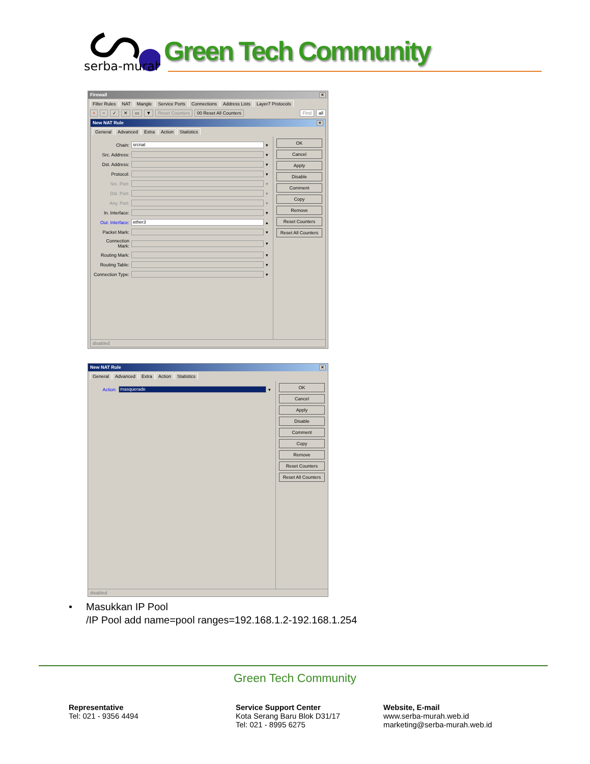serba-murah
Green Tech Community
Firewall ×
Filter Rules NAT Mangle Service Ports Connections Address Lists Layer7 Protocols
+ − ✓ ✕ ▭ ▼ Reset Counters 00 Reset All Counters Find all
New NAT Rule ×
General Advanced Extra Action Statistics
Chain: srcnat ▾
Src. Address: ▾
Dst. Address: ▾
Protocol: ▾
Src. Port: ▾
Dst. Port: ▾
Any. Port: ▾
In. Interface: ▾
Out. Interface: ether3 ▴
Packet Mark: ▾
Connection Mark: ▾
Routing Mark: ▾
Routing Table: ▾
Connection Type: ▾
OK
Cancel
Apply
Disable
Comment
Copy
Remove
Reset Counters
Reset All Counters
disabled
New NAT Rule ×
General Advanced Extra Action Statistics
Action: masquerade ▾
OK
Cancel
Apply
Disable
Comment
Copy
Remove
Reset Counters
Reset All Counters
disabled
• Masukkan IP Pool
/IP Pool add name=pool ranges=192.168.1.2-192.168.1.254
Green Tech Community
Representative
Tel: 021 - 9356 4494
Service Support Center
Kota Serang Baru Blok D31/17
Tel: 021 - 8995 6275
Website, E-mail
www.serba-murah.web.id
marketing@serba-murah.web.id